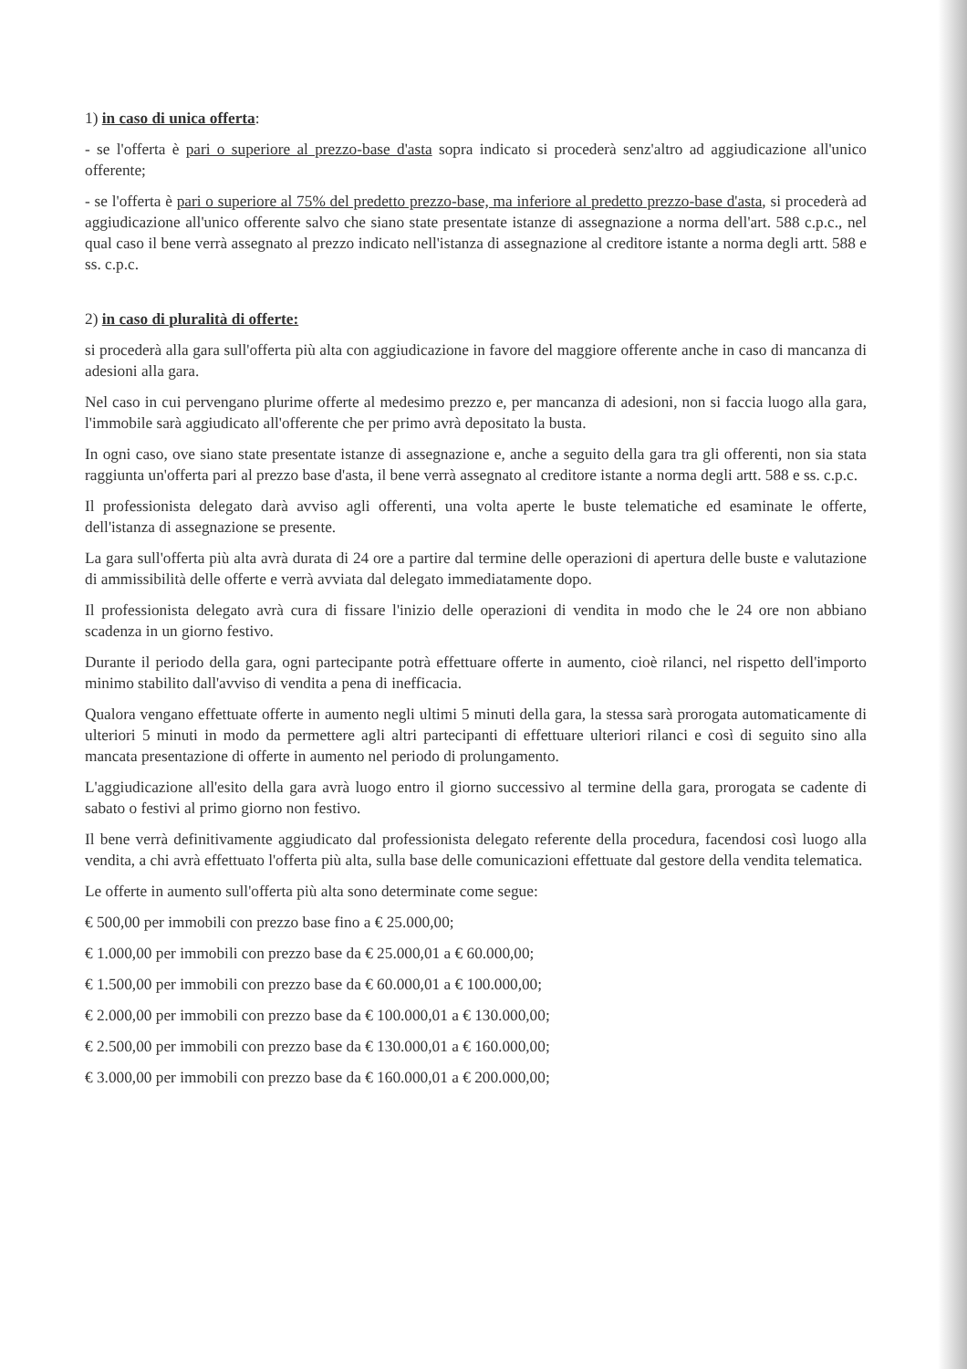1) in caso di unica offerta:
- se l'offerta è pari o superiore al prezzo-base d'asta sopra indicato si procederà senz'altro ad aggiudicazione all'unico offerente;
- se l'offerta è pari o superiore al 75% del predetto prezzo-base, ma inferiore al predetto prezzo-base d'asta, si procederà ad aggiudicazione all'unico offerente salvo che siano state presentate istanze di assegnazione a norma dell'art. 588 c.p.c., nel qual caso il bene verrà assegnato al prezzo indicato nell'istanza di assegnazione al creditore istante a norma degli artt. 588 e ss. c.p.c.
2) in caso di pluralità di offerte:
si procederà alla gara sull'offerta più alta con aggiudicazione in favore del maggiore offerente anche in caso di mancanza di adesioni alla gara.
Nel caso in cui pervengano plurime offerte al medesimo prezzo e, per mancanza di adesioni, non si faccia luogo alla gara, l'immobile sarà aggiudicato all'offerente che per primo avrà depositato la busta.
In ogni caso, ove siano state presentate istanze di assegnazione e, anche a seguito della gara tra gli offerenti, non sia stata raggiunta un'offerta pari al prezzo base d'asta, il bene verrà assegnato al creditore istante a norma degli artt. 588 e ss. c.p.c.
Il professionista delegato darà avviso agli offerenti, una volta aperte le buste telematiche ed esaminate le offerte, dell'istanza di assegnazione se presente.
La gara sull'offerta più alta avrà durata di 24 ore a partire dal termine delle operazioni di apertura delle buste e valutazione di ammissibilità delle offerte e verrà avviata dal delegato immediatamente dopo.
Il professionista delegato avrà cura di fissare l'inizio delle operazioni di vendita in modo che le 24 ore non abbiano scadenza in un giorno festivo.
Durante il periodo della gara, ogni partecipante potrà effettuare offerte in aumento, cioè rilanci, nel rispetto dell'importo minimo stabilito dall'avviso di vendita a pena di inefficacia.
Qualora vengano effettuate offerte in aumento negli ultimi 5 minuti della gara, la stessa sarà prorogata automaticamente di ulteriori 5 minuti in modo da permettere agli altri partecipanti di effettuare ulteriori rilanci e così di seguito sino alla mancata presentazione di offerte in aumento nel periodo di prolungamento.
L'aggiudicazione all'esito della gara avrà luogo entro il giorno successivo al termine della gara, prorogata se cadente di sabato o festivi al primo giorno non festivo.
Il bene verrà definitivamente aggiudicato dal professionista delegato referente della procedura, facendosi così luogo alla vendita, a chi avrà effettuato l'offerta più alta, sulla base delle comunicazioni effettuate dal gestore della vendita telematica.
Le offerte in aumento sull'offerta più alta sono determinate come segue:
€ 500,00 per immobili con prezzo base fino a € 25.000,00;
€ 1.000,00 per immobili con prezzo base da € 25.000,01 a € 60.000,00;
€ 1.500,00 per immobili con prezzo base da € 60.000,01 a € 100.000,00;
€ 2.000,00 per immobili con prezzo base da € 100.000,01 a € 130.000,00;
€ 2.500,00 per immobili con prezzo base da € 130.000,01 a € 160.000,00;
€ 3.000,00 per immobili con prezzo base da € 160.000,01 a € 200.000,00;